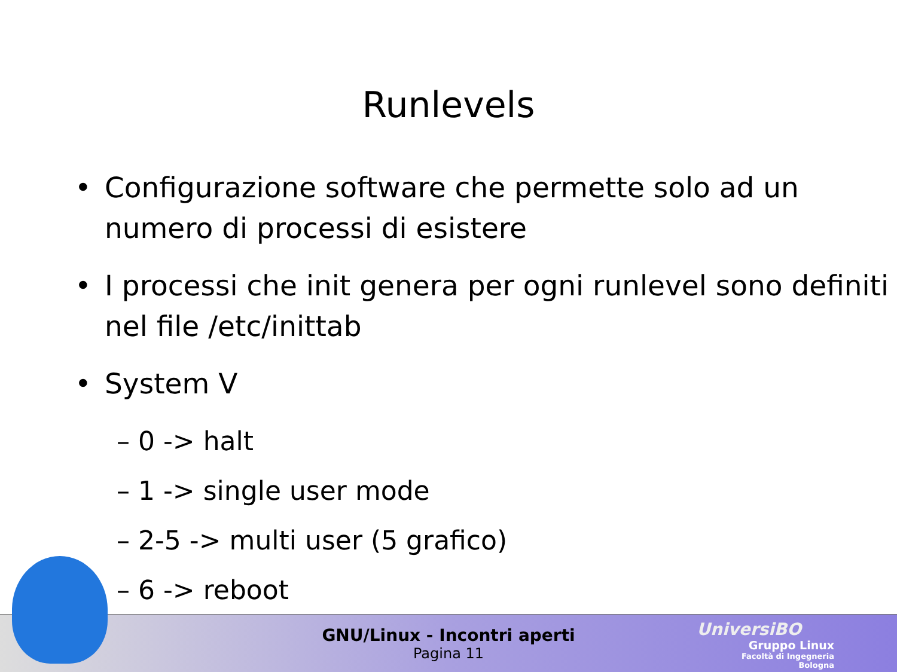Runlevels
• Configurazione software che permette solo ad un numero di processi di esistere
• I processi che init genera per ogni runlevel sono definiti nel file /etc/inittab
• System V
– 0 -> halt
– 1 -> single user mode
– 2-5 -> multi user (5 grafico)
– 6 -> reboot
GNU/Linux - Incontri aperti
Pagina 11
UniversiBO
Gruppo Linux
Facoltà di Ingegneria
Bologna